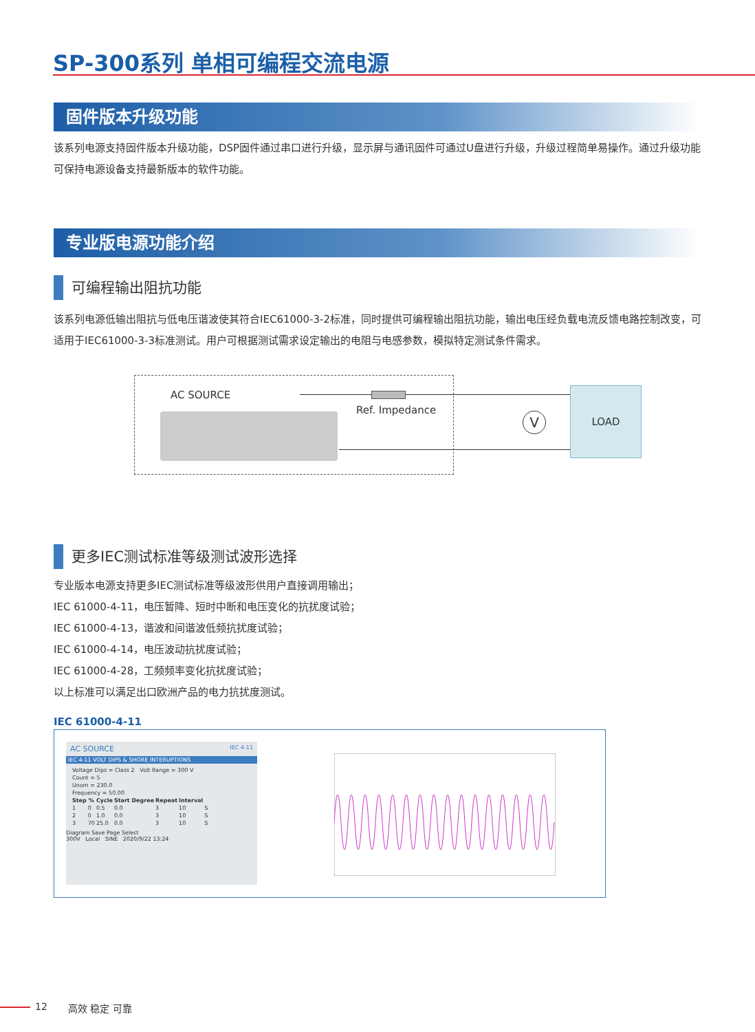SP-300系列 单相可编程交流电源
固件版本升级功能
该系列电源支持固件版本升级功能，DSP固件通过串口进行升级，显示屏与通讯固件可通过U盘进行升级，升级过程简单易操作。通过升级功能可保持电源设备支持最新版本的软件功能。
专业版电源功能介绍
可编程输出阻抗功能
该系列电源低输出阻抗与低电压谐波使其符合IEC61000-3-2标准，同时提供可编程输出阻抗功能，输出电压经负载电流反馈电路控制改变，可适用于IEC61000-3-3标准测试。用户可根据测试需求设定输出的电阻与电感参数，模拟特定测试条件需求。
AC SOURCE
Ref. Impedance
V
LOAD
更多IEC测试标准等级测试波形选择
专业版本电源支持更多IEC测试标准等级波形供用户直接调用输出；
IEC 61000-4-11，电压暂降、短时中断和电压变化的抗扰度试验；
IEC 61000-4-13，谐波和间谐波低频抗扰度试验；
IEC 61000-4-14，电压波动抗扰度试验；
IEC 61000-4-28，工频频率变化抗扰度试验；
以上标准可以满足出口欧洲产品的电力抗扰度测试。
IEC 61000-4-11
AC SOURCE IEC 4-11
IEC 4-11 VOLT DIPS & SHORE INTERUPTIONS
| Voltage Dips = Class 2 Volt Range = 300 V | | | | | | |
| Count = 5 | | | | | | |
| Unom = 230.0 | | | | | | |
| Frequency = 50.00 | | | | | | |
| Step | % | Cycle | Start Degree | Repeat | Interval | |
| 1 | 0 | 0.5 | 0.0 | 3 | 10 | S |
| 2 | 0 | 1.0 | 0.0 | 3 | 10 | S |
| 3 | 70 | 25.0 | 0.0 | 3 | 10 | S |
Diagram Save Page Select
300V Local SINE 2020/9/22 13:24
12 高效 稳定 可靠